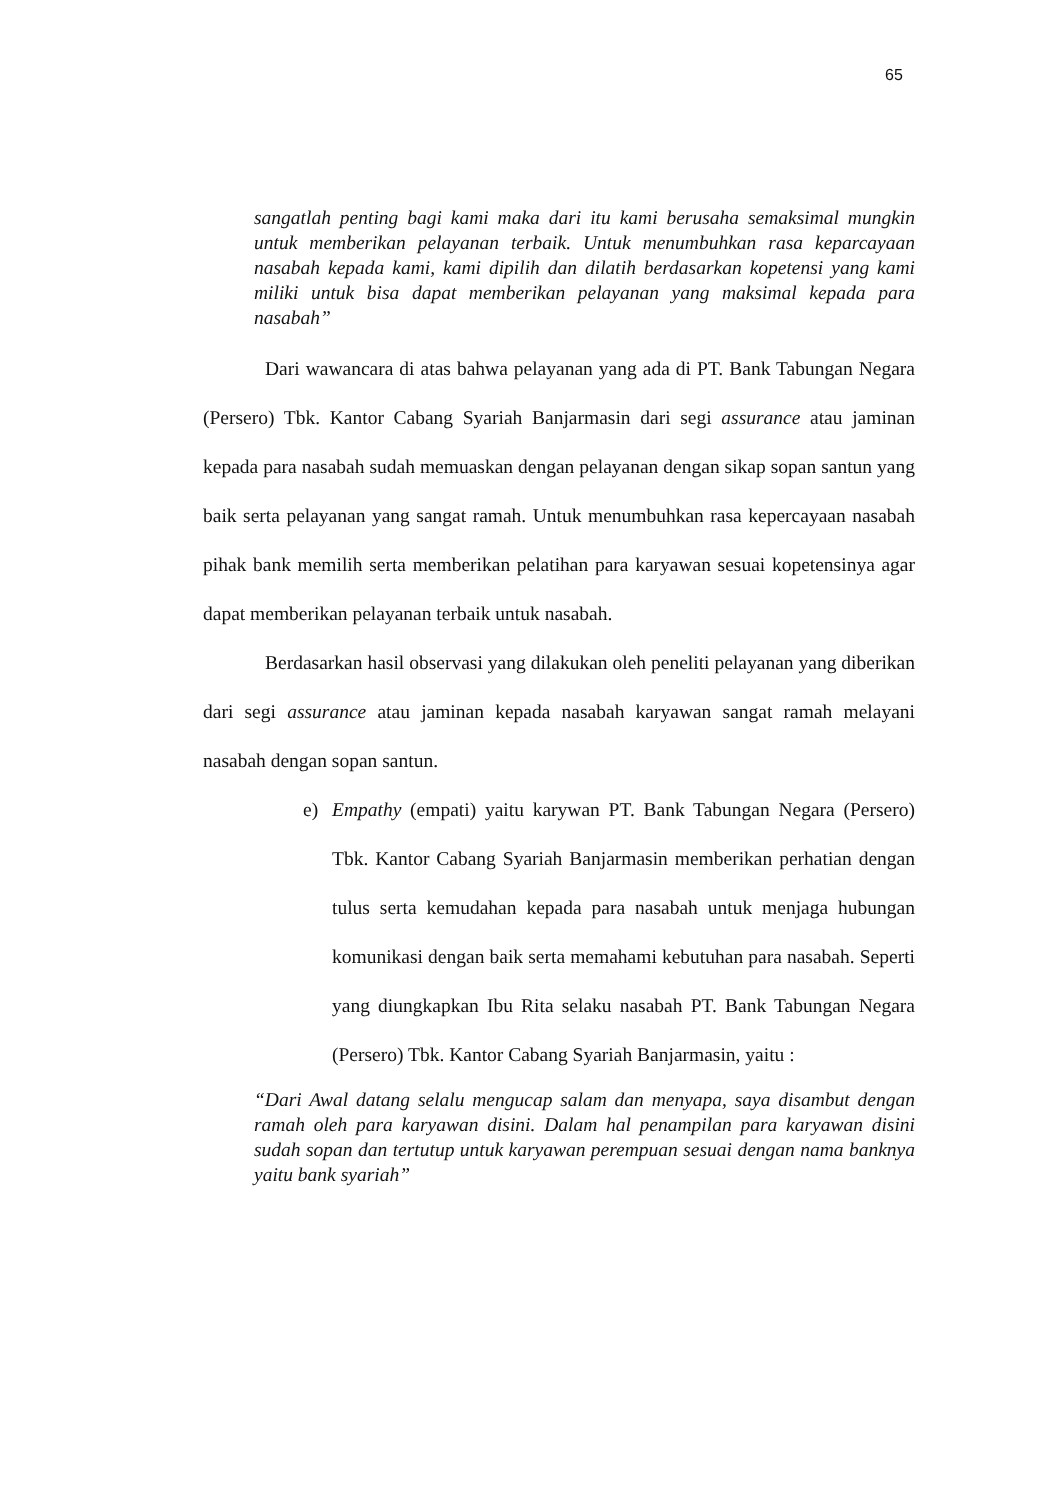65
sangatlah penting bagi kami maka dari itu kami berusaha semaksimal mungkin untuk memberikan pelayanan terbaik. Untuk menumbuhkan rasa keparcayaan nasabah kepada kami, kami dipilih dan dilatih berdasarkan kopetensi yang kami miliki untuk bisa dapat memberikan pelayanan yang maksimal kepada para nasabah”
Dari wawancara di atas bahwa pelayanan yang ada di PT. Bank Tabungan Negara (Persero) Tbk. Kantor Cabang Syariah Banjarmasin dari segi assurance atau jaminan kepada para nasabah sudah memuaskan dengan pelayanan dengan sikap sopan santun yang baik serta pelayanan yang sangat ramah. Untuk menumbuhkan rasa kepercayaan nasabah pihak bank memilih serta memberikan pelatihan para karyawan sesuai kopetensinya agar dapat memberikan pelayanan terbaik untuk nasabah.
Berdasarkan hasil observasi yang dilakukan oleh peneliti pelayanan yang diberikan dari segi assurance atau jaminan kepada nasabah karyawan sangat ramah melayani nasabah dengan sopan santun.
e) Empathy (empati) yaitu karywan PT. Bank Tabungan Negara (Persero) Tbk. Kantor Cabang Syariah Banjarmasin memberikan perhatian dengan tulus serta kemudahan kepada para nasabah untuk menjaga hubungan komunikasi dengan baik serta memahami kebutuhan para nasabah. Seperti yang diungkapkan Ibu Rita selaku nasabah PT. Bank Tabungan Negara (Persero) Tbk. Kantor Cabang Syariah Banjarmasin, yaitu :
“Dari Awal datang selalu mengucap salam dan menyapa, saya disambut dengan ramah oleh para karyawan disini. Dalam hal penampilan para karyawan disini sudah sopan dan tertutup untuk karyawan perempuan sesuai dengan nama banknya yaitu bank syariah”